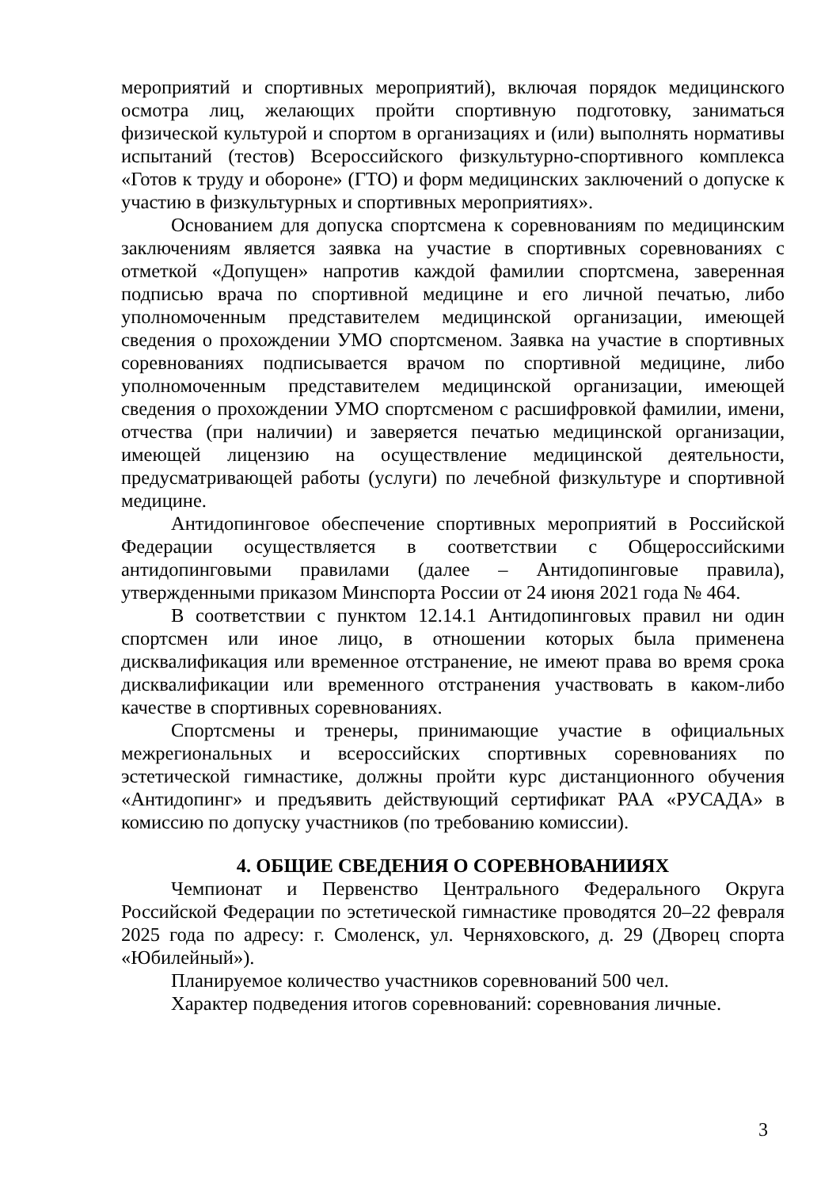мероприятий и спортивных мероприятий), включая порядок медицинского осмотра лиц, желающих пройти спортивную подготовку, заниматься физической культурой и спортом в организациях и (или) выполнять нормативы испытаний (тестов) Всероссийского физкультурно-спортивного комплекса «Готов к труду и обороне» (ГТО) и форм медицинских заключений о допуске к участию в физкультурных и спортивных мероприятиях».
Основанием для допуска спортсмена к соревнованиям по медицинским заключениям является заявка на участие в спортивных соревнованиях с отметкой «Допущен» напротив каждой фамилии спортсмена, заверенная подписью врача по спортивной медицине и его личной печатью, либо уполномоченным представителем медицинской организации, имеющей сведения о прохождении УМО спортсменом. Заявка на участие в спортивных соревнованиях подписывается врачом по спортивной медицине, либо уполномоченным представителем медицинской организации, имеющей сведения о прохождении УМО спортсменом с расшифровкой фамилии, имени, отчества (при наличии) и заверяется печатью медицинской организации, имеющей лицензию на осуществление медицинской деятельности, предусматривающей работы (услуги) по лечебной физкультуре и спортивной медицине.
Антидопинговое обеспечение спортивных мероприятий в Российской Федерации осуществляется в соответствии с Общероссийскими антидопинговыми правилами (далее – Антидопинговые правила), утвержденными приказом Минспорта России от 24 июня 2021 года № 464.
В соответствии с пунктом 12.14.1 Антидопинговых правил ни один спортсмен или иное лицо, в отношении которых была применена дисквалификация или временное отстранение, не имеют права во время срока дисквалификации или временного отстранения участвовать в каком-либо качестве в спортивных соревнованиях.
Спортсмены и тренеры, принимающие участие в официальных межрегиональных и всероссийских спортивных соревнованиях по эстетической гимнастике, должны пройти курс дистанционного обучения «Антидопинг» и предъявить действующий сертификат РАА «РУСАДА» в комиссию по допуску участников (по требованию комиссии).
4. ОБЩИЕ СВЕДЕНИЯ О СОРЕВНОВАНИИЯХ
Чемпионат и Первенство Центрального Федерального Округа Российской Федерации по эстетической гимнастике проводятся 20–22 февраля 2025 года по адресу: г. Смоленск, ул. Черняховского, д. 29 (Дворец спорта «Юбилейный»).
Планируемое количество участников соревнований 500 чел.
Характер подведения итогов соревнований: соревнования личные.
3